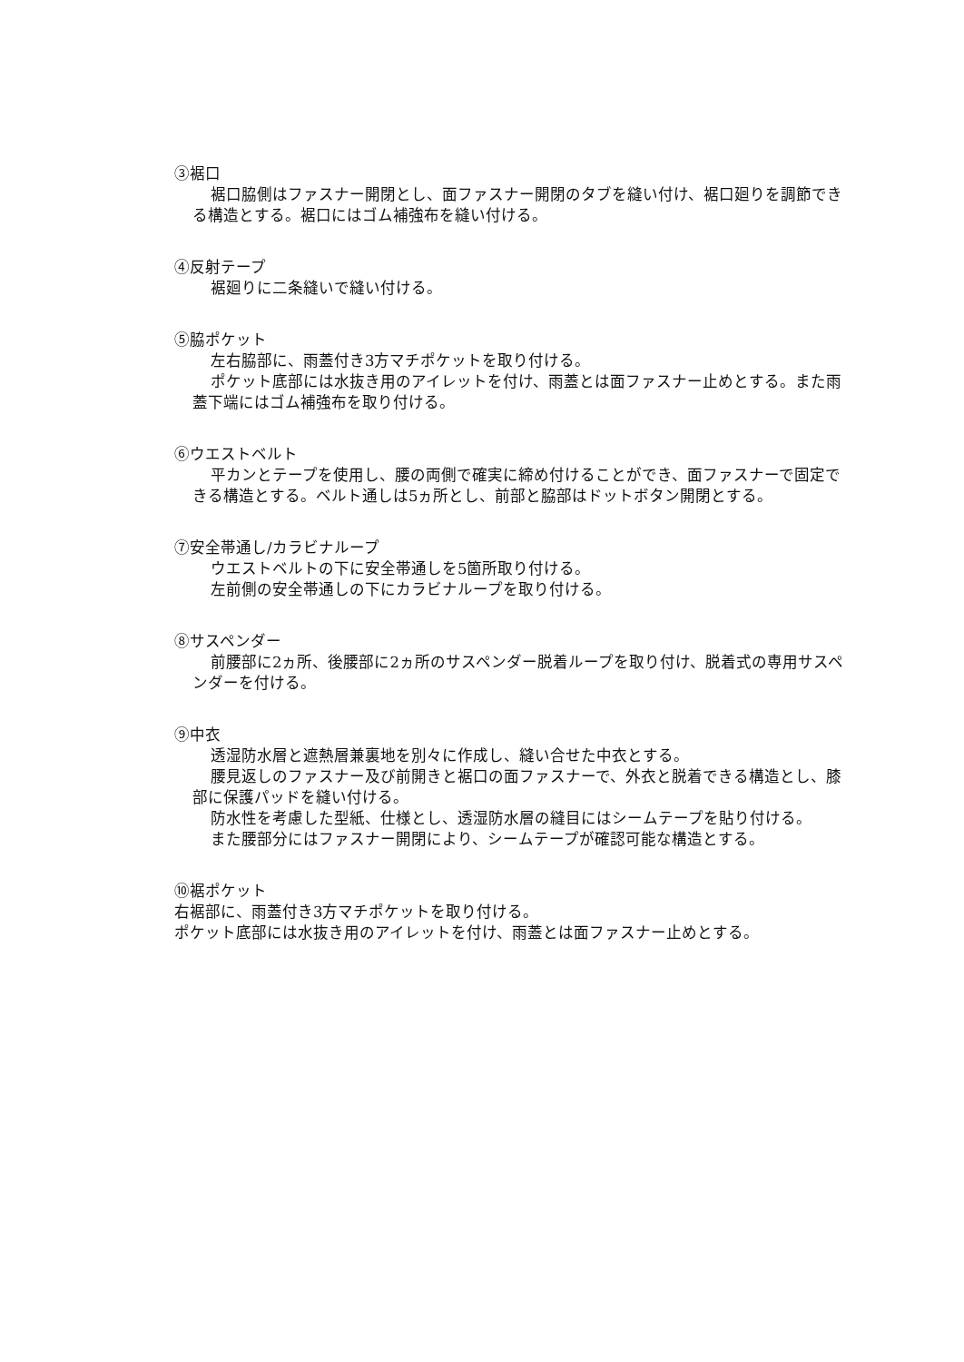③裾口
裾口脇側はファスナー開閉とし、面ファスナー開閉のタブを縫い付け、裾口廻りを調節できる構造とする。裾口にはゴム補強布を縫い付ける。
④反射テープ
裾廻りに二条縫いで縫い付ける。
⑤脇ポケット
左右脇部に、雨蓋付き3方マチポケットを取り付ける。
ポケット底部には水抜き用のアイレットを付け、雨蓋とは面ファスナー止めとする。また雨蓋下端にはゴム補強布を取り付ける。
⑥ウエストベルト
平カンとテープを使用し、腰の両側で確実に締め付けることができ、面ファスナーで固定できる構造とする。ベルト通しは5ヵ所とし、前部と脇部はドットボタン開閉とする。
⑦安全帯通し/カラビナループ
ウエストベルトの下に安全帯通しを5箇所取り付ける。
左前側の安全帯通しの下にカラビナループを取り付ける。
⑧サスペンダー
前腰部に2ヵ所、後腰部に2ヵ所のサスペンダー脱着ループを取り付け、脱着式の専用サスペンダーを付ける。
⑨中衣
透湿防水層と遮熱層兼裏地を別々に作成し、縫い合せた中衣とする。
腰見返しのファスナー及び前開きと裾口の面ファスナーで、外衣と脱着できる構造とし、膝部に保護パッドを縫い付ける。
防水性を考慮した型紙、仕様とし、透湿防水層の縫目にはシームテープを貼り付ける。
また腰部分にはファスナー開閉により、シームテープが確認可能な構造とする。
⑩裾ポケット
右裾部に、雨蓋付き3方マチポケットを取り付ける。
ポケット底部には水抜き用のアイレットを付け、雨蓋とは面ファスナー止めとする。